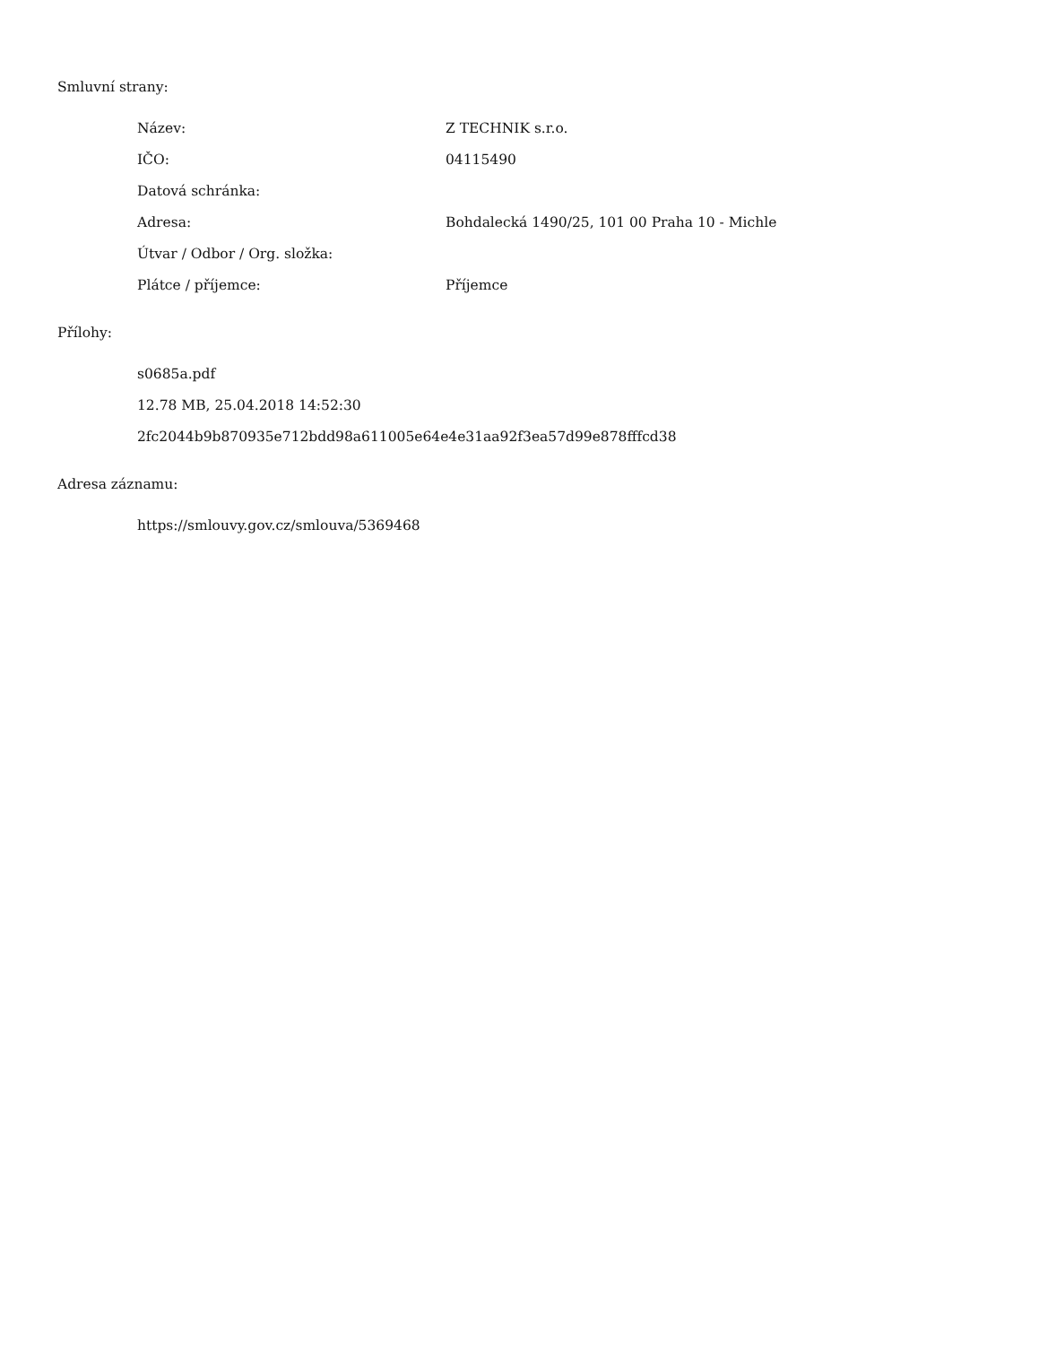Smluvní strany:
| Název: | Z TECHNIK s.r.o. |
| IČO: | 04115490 |
| Datová schránka: | |
| Adresa: | Bohdalecká 1490/25, 101 00 Praha 10 - Michle |
| Útvar / Odbor / Org. složka: | |
| Plátce / příjemce: | Příjemce |
Přílohy:
s0685a.pdf
12.78 MB, 25.04.2018 14:52:30
2fc2044b9b870935e712bdd98a611005e64e4e31aa92f3ea57d99e878fffcd38
Adresa záznamu:
https://smlouvy.gov.cz/smlouva/5369468